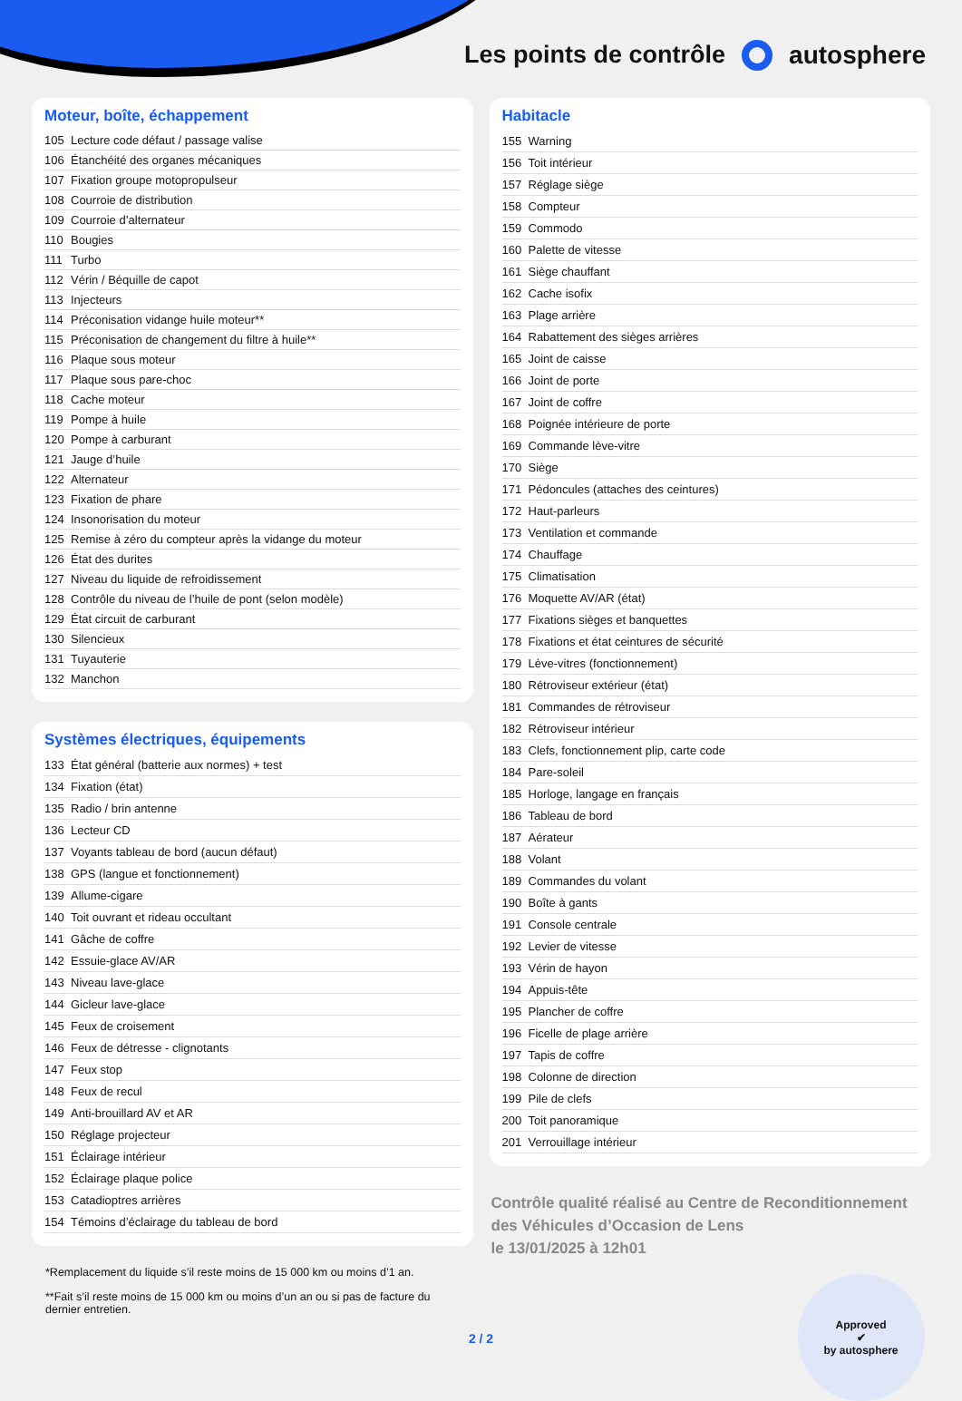Les points de contrôle autosphere
Moteur, boîte, échappement
| 105 | Lecture code défaut / passage valise |
| 106 | Étanchéité des organes mécaniques |
| 107 | Fixation groupe motopropulseur |
| 108 | Courroie de distribution |
| 109 | Courroie d’alternateur |
| 110 | Bougies |
| 111 | Turbo |
| 112 | Vérin / Béquille de capot |
| 113 | Injecteurs |
| 114 | Préconisation vidange huile moteur** |
| 115 | Préconisation de changement du filtre à huile** |
| 116 | Plaque sous moteur |
| 117 | Plaque sous pare-choc |
| 118 | Cache moteur |
| 119 | Pompe à huile |
| 120 | Pompe à carburant |
| 121 | Jauge d’huile |
| 122 | Alternateur |
| 123 | Fixation de phare |
| 124 | Insonorisation du moteur |
| 125 | Remise à zéro du compteur après la vidange du moteur |
| 126 | État des durites |
| 127 | Niveau du liquide de refroidissement |
| 128 | Contrôle du niveau de l’huile de pont (selon modèle) |
| 129 | État circuit de carburant |
| 130 | Silencieux |
| 131 | Tuyauterie |
| 132 | Manchon |
Systèmes électriques, équipements
| 133 | État général (batterie aux normes) + test |
| 134 | Fixation (état) |
| 135 | Radio / brin antenne |
| 136 | Lecteur CD |
| 137 | Voyants tableau de bord (aucun défaut) |
| 138 | GPS (langue et fonctionnement) |
| 139 | Allume-cigare |
| 140 | Toit ouvrant et rideau occultant |
| 141 | Gâche de coffre |
| 142 | Essuie-glace AV/AR |
| 143 | Niveau lave-glace |
| 144 | Gicleur lave-glace |
| 145 | Feux de croisement |
| 146 | Feux de détresse - clignotants |
| 147 | Feux stop |
| 148 | Feux de recul |
| 149 | Anti-brouillard AV et AR |
| 150 | Réglage projecteur |
| 151 | Éclairage intérieur |
| 152 | Éclairage plaque police |
| 153 | Catadioptres arrières |
| 154 | Témoins d’éclairage du tableau de bord |
*Remplacement du liquide s’il reste moins de 15 000 km ou moins d’1 an.
**Fait s’il reste moins de 15 000 km ou moins d’un an ou si pas de facture du dernier entretien.
Habitacle
| 155 | Warning |
| 156 | Toit intérieur |
| 157 | Réglage siège |
| 158 | Compteur |
| 159 | Commodo |
| 160 | Palette de vitesse |
| 161 | Siège chauffant |
| 162 | Cache isofix |
| 163 | Plage arrière |
| 164 | Rabattement des sièges arrières |
| 165 | Joint de caisse |
| 166 | Joint de porte |
| 167 | Joint de coffre |
| 168 | Poignée intérieure de porte |
| 169 | Commande lève-vitre |
| 170 | Siège |
| 171 | Pédoncules (attaches des ceintures) |
| 172 | Haut-parleurs |
| 173 | Ventilation et commande |
| 174 | Chauffage |
| 175 | Climatisation |
| 176 | Moquette AV/AR (état) |
| 177 | Fixations sièges et banquettes |
| 178 | Fixations et état ceintures de sécurité |
| 179 | Lève-vitres (fonctionnement) |
| 180 | Rétroviseur extérieur (état) |
| 181 | Commandes de rétroviseur |
| 182 | Rétroviseur intérieur |
| 183 | Clefs, fonctionnement plip, carte code |
| 184 | Pare-soleil |
| 185 | Horloge, langage en français |
| 186 | Tableau de bord |
| 187 | Aérateur |
| 188 | Volant |
| 189 | Commandes du volant |
| 190 | Boîte à gants |
| 191 | Console centrale |
| 192 | Levier de vitesse |
| 193 | Vérin de hayon |
| 194 | Appuis-tête |
| 195 | Plancher de coffre |
| 196 | Ficelle de plage arrière |
| 197 | Tapis de coffre |
| 198 | Colonne de direction |
| 199 | Pile de clefs |
| 200 | Toit panoramique |
| 201 | Verrouillage intérieur |
Contrôle qualité réalisé au Centre de Reconditionnement des Véhicules d’Occasion de Lens
le 13/01/2025 à 12h01
Approved
✔
by autosphere
2 / 2